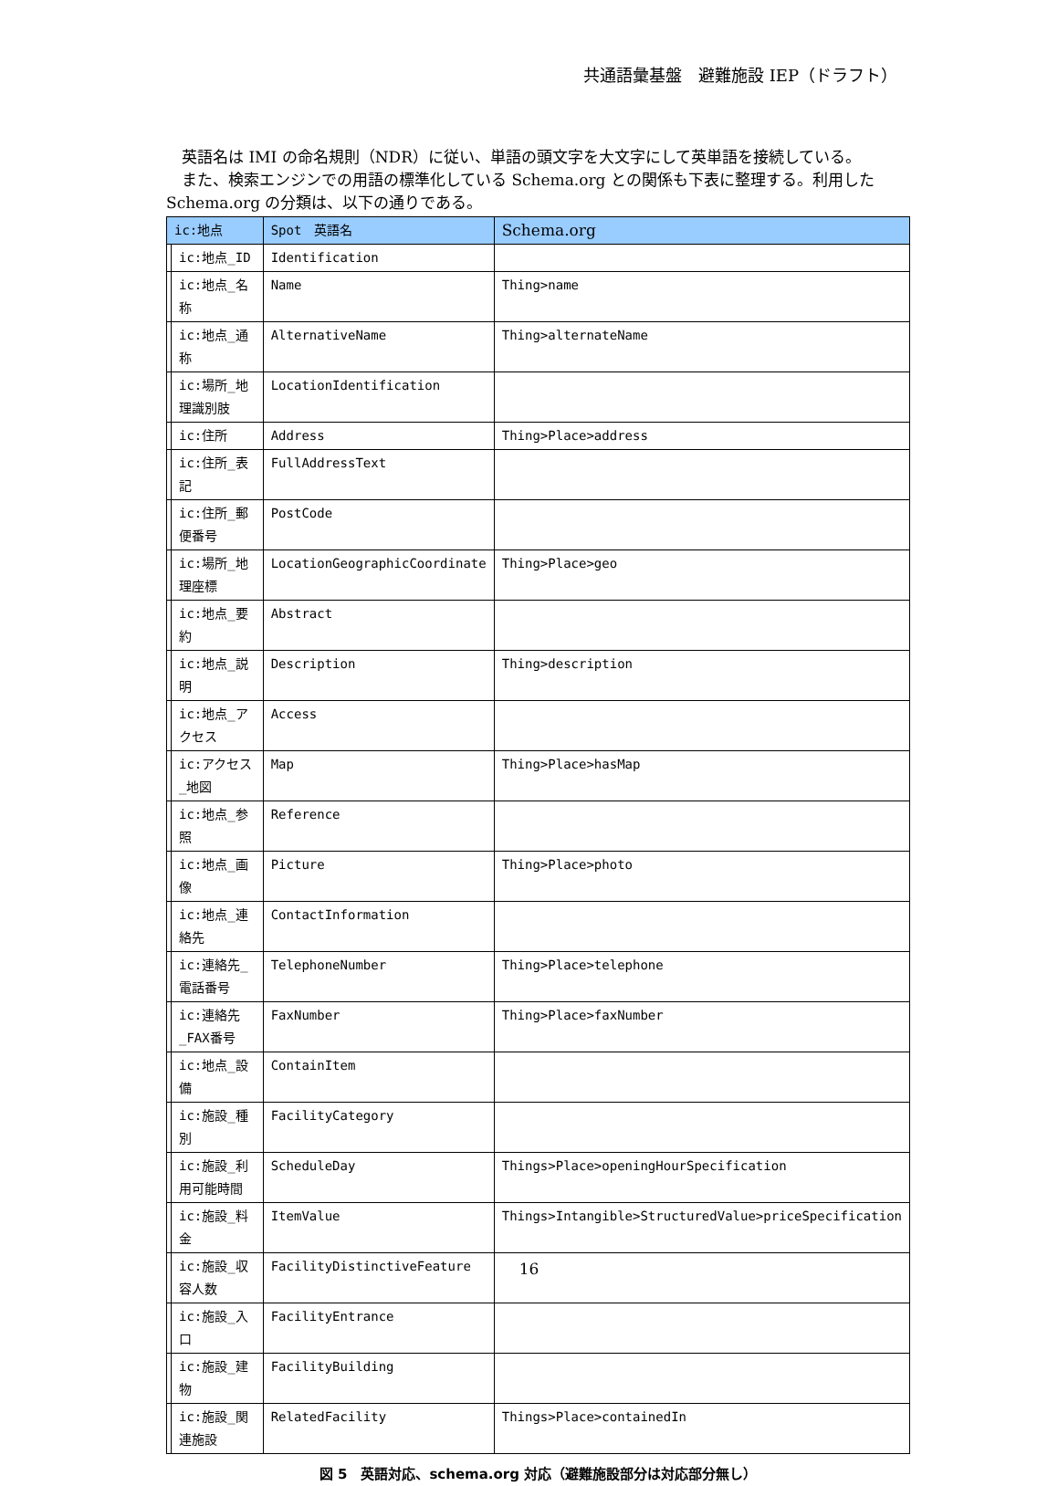共通語彙基盤　避難施設 IEP（ドラフト）
　英語名は IMI の命名規則（NDR）に従い、単語の頭文字を大文字にして英単語を接続している。
　また、検索エンジンでの用語の標準化している Schema.org との関係も下表に整理する。利用した Schema.org の分類は、以下の通りである。
| ic:地点 | | Spot 英語名 | Schema.org |
| --- | --- | --- | --- |
| | ic:地点_ID | Identification | |
| | ic:地点_名称 | Name | Thing>name |
| | ic:地点_通称 | AlternativeName | Thing>alternateName |
| | ic:場所_地理識別肢 | LocationIdentification | |
| | ic:住所 | Address | Thing>Place>address |
| | ic:住所_表記 | FullAddressText | |
| | ic:住所_郵便番号 | PostCode | |
| | ic:場所_地理座標 | LocationGeographicCoordinate | Thing>Place>geo |
| | ic:地点_要約 | Abstract | |
| | ic:地点_説明 | Description | Thing>description |
| | ic:地点_アクセス | Access | |
| | ic:アクセス_地図 | Map | Thing>Place>hasMap |
| | ic:地点_参照 | Reference | |
| | ic:地点_画像 | Picture | Thing>Place>photo |
| | ic:地点_連絡先 | ContactInformation | |
| | ic:連絡先_電話番号 | TelephoneNumber | Thing>Place>telephone |
| | ic:連絡先_FAX番号 | FaxNumber | Thing>Place>faxNumber |
| | ic:地点_設備 | ContainItem | |
| | ic:施設_種別 | FacilityCategory | |
| | ic:施設_利用可能時間 | ScheduleDay | Things>Place>openingHourSpecification |
| | ic:施設_料金 | ItemValue | Things>Intangible>StructuredValue>priceSpecification |
| | ic:施設_収容人数 | FacilityDistinctiveFeature | |
| | ic:施設_入口 | FacilityEntrance | |
| | ic:施設_建物 | FacilityBuilding | |
| | ic:施設_関連施設 | RelatedFacility | Things>Place>containedIn |
図 5　英語対応、schema.org 対応（避難施設部分は対応部分無し）
16